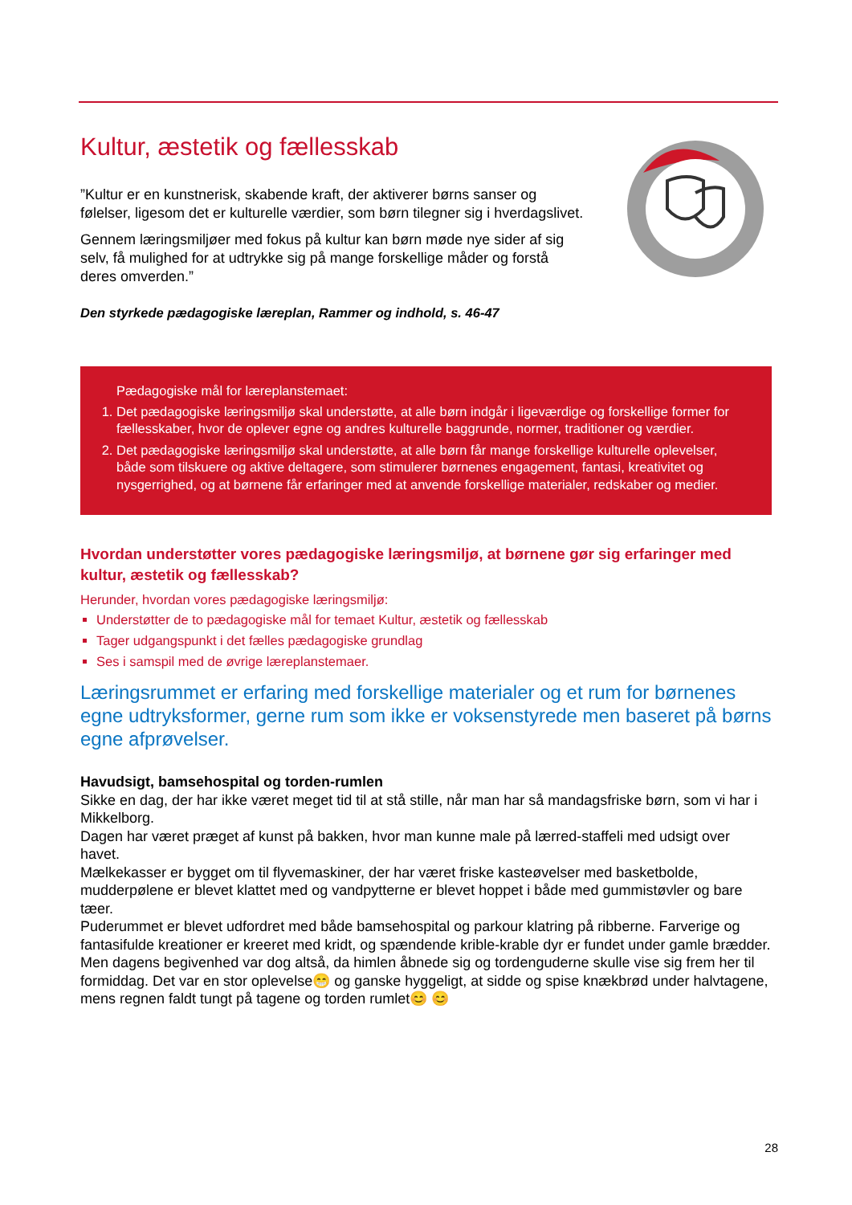Kultur, æstetik og fællesskab
”Kultur er en kunstnerisk, skabende kraft, der aktiverer børns sanser og følelser, ligesom det er kulturelle værdier, som børn tilegner sig i hverdagslivet.
Gennem læringsmiljøer med fokus på kultur kan børn møde nye sider af sig selv, få mulighed for at udtrykke sig på mange forskellige måder og forstå deres omverden.”
Den styrkede pædagogiske læreplan, Rammer og indhold, s. 46-47
Pædagogiske mål for læreplanstemaet:
1. Det pædagogiske læringsmiljø skal understøtte, at alle børn indgår i ligeværdige og forskellige former for fællesskaber, hvor de oplever egne og andres kulturelle baggrunde, normer, traditioner og værdier.
2. Det pædagogiske læringsmiljø skal understøtte, at alle børn får mange forskellige kulturelle oplevelser, både som tilskuere og aktive deltagere, som stimulerer børnenes engagement, fantasi, kreativitet og nysgerrighed, og at børnene får erfaringer med at anvende forskellige materialer, redskaber og medier.
Hvordan understøtter vores pædagogiske læringsmiljø, at børnene gør sig erfaringer med kultur, æstetik og fællesskab?
Herunder, hvordan vores pædagogiske læringsmiljø:
Understøtter de to pædagogiske mål for temaet Kultur, æstetik og fællesskab
Tager udgangspunkt i det fælles pædagogiske grundlag
Ses i samspil med de øvrige læreplanstemaer.
Læringsrummet er erfaring med forskellige materialer og et rum for børnenes egne udtryksformer, gerne rum som ikke er voksenstyrede men baseret på børns egne afprøvelser.
Havudsigt, bamsehospital og torden-rumlen
Sikke en dag, der har ikke været meget tid til at stå stille, når man har så mandagsfriske børn, som vi har i Mikkelborg.
Dagen har været præget af kunst på bakken, hvor man kunne male på lærred-staffeli med udsigt over havet.
Mælkekasser er bygget om til flyvemaskiner, der har været friske kasteøvelser med basketbolde, mudderpølene er blevet klattet med og vandpytterne er blevet hoppet i både med gummistøvler og bare tæer.
Puderummet er blevet udfordret med både bamsehospital og parkour klatring på ribberne. Farverige og fantasifulde kreationer er kreeret med kridt, og spændende krible-krable dyr er fundet under gamle brædder. Men dagens begivenhed var dog altså, da himlen åbnede sig og tordenguderne skulle vise sig frem her til formiddag. Det var en stor oplevelse😁 og ganske hyggeligt, at sidde og spise knækbrød under halvtagene, mens regnen faldt tungt på tagene og torden rumlet😊 😊
28